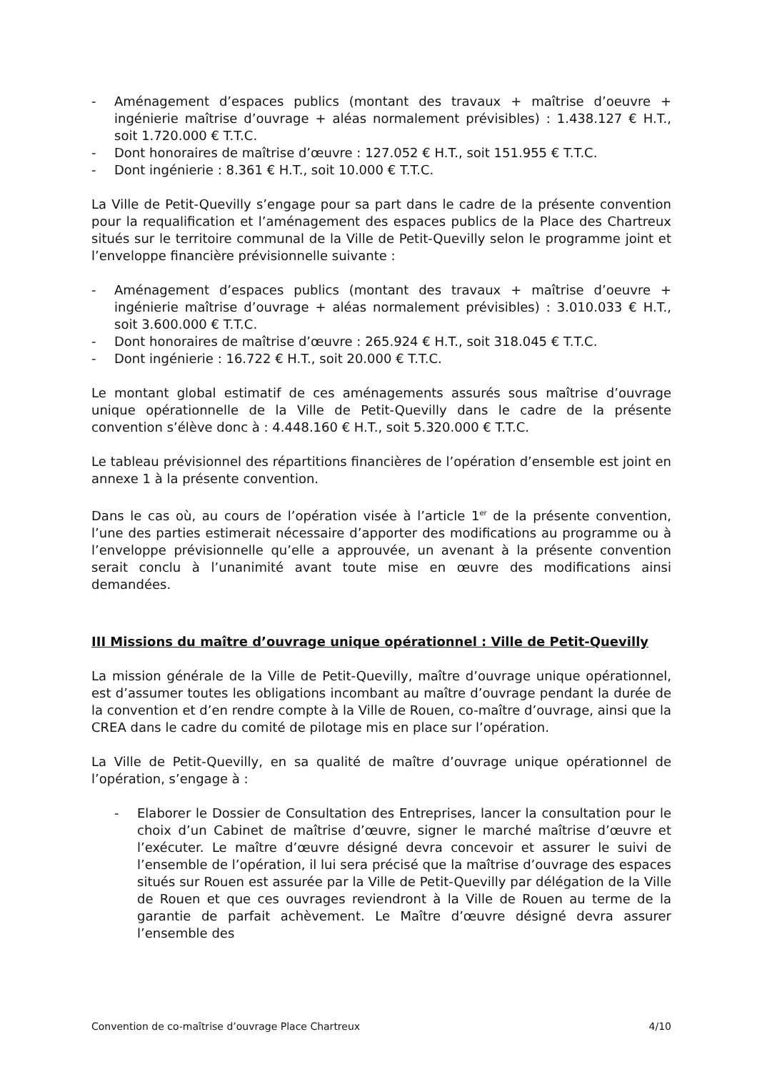- Aménagement d’espaces publics (montant des travaux + maîtrise d’oeuvre + ingénierie maîtrise d’ouvrage + aléas normalement prévisibles) : 1.438.127 € H.T., soit 1.720.000 € T.T.C.
- Dont honoraires de maîtrise d’œuvre : 127.052 € H.T., soit 151.955 € T.T.C.
- Dont ingénierie : 8.361 € H.T., soit 10.000 € T.T.C.
La Ville de Petit-Quevilly s’engage pour sa part dans le cadre de la présente convention pour la requalification et l’aménagement des espaces publics de la Place des Chartreux situés sur le territoire communal de la Ville de Petit-Quevilly selon le programme joint et l’enveloppe financière prévisionnelle suivante :
- Aménagement d’espaces publics (montant des travaux + maîtrise d’oeuvre + ingénierie maîtrise d’ouvrage + aléas normalement prévisibles) : 3.010.033 € H.T., soit 3.600.000 € T.T.C.
- Dont honoraires de maîtrise d’œuvre : 265.924 € H.T., soit 318.045 € T.T.C.
- Dont ingénierie : 16.722 € H.T., soit 20.000 € T.T.C.
Le montant global estimatif de ces aménagements assurés sous maîtrise d’ouvrage unique opérationnelle de la Ville de Petit-Quevilly dans le cadre de la présente convention s’élève donc à : 4.448.160 € H.T., soit 5.320.000 € T.T.C.
Le tableau prévisionnel des répartitions financières de l’opération d’ensemble est joint en annexe 1 à la présente convention.
Dans le cas où, au cours de l’opération visée à l’article 1<sup>er</sup> de la présente convention, l’une des parties estimerait nécessaire d’apporter des modifications au programme ou à l’enveloppe prévisionnelle qu’elle a approuvée, un avenant à la présente convention serait conclu à l’unanimité avant toute mise en œuvre des modifications ainsi demandées.
III Missions du maître d’ouvrage unique opérationnel : Ville de Petit-Quevilly
La mission générale de la Ville de Petit-Quevilly, maître d’ouvrage unique opérationnel, est d’assumer toutes les obligations incombant au maître d’ouvrage pendant la durée de la convention et d’en rendre compte à la Ville de Rouen, co-maître d’ouvrage, ainsi que la CREA dans le cadre du comité de pilotage mis en place sur l’opération.
La Ville de Petit-Quevilly, en sa qualité de maître d’ouvrage unique opérationnel de l’opération, s’engage à :
- Elaborer le Dossier de Consultation des Entreprises, lancer la consultation pour le choix d’un Cabinet de maîtrise d’œuvre, signer le marché maîtrise d’œuvre et l’exécuter. Le maître d’œuvre désigné devra concevoir et assurer le suivi de l’ensemble de l’opération, il lui sera précisé que la maîtrise d’ouvrage des espaces situés sur Rouen est assurée par la Ville de Petit-Quevilly par délégation de la Ville de Rouen et que ces ouvrages reviendront à la Ville de Rouen au terme de la garantie de parfait achèvement. Le Maître d’œuvre désigné devra assurer l’ensemble des
Convention de co-maîtrise d’ouvrage Place Chartreux 4/10